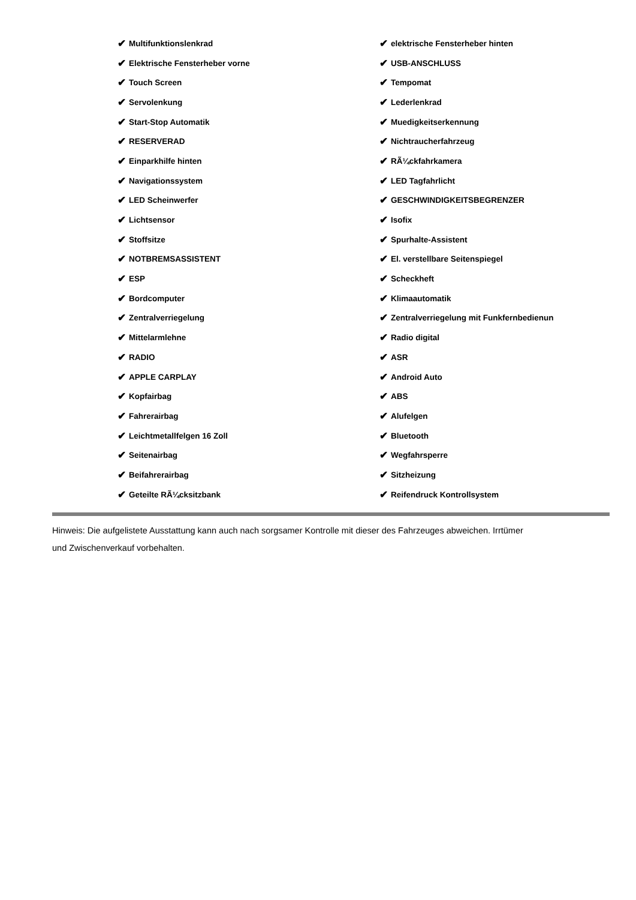✔ Multifunktionslenkrad
✔ elektrische Fensterheber hinten
✔ Elektrische Fensterheber vorne
✔ USB-ANSCHLUSS
✔ Touch Screen
✔ Tempomat
✔ Servolenkung
✔ Lederlenkrad
✔ Start-Stop Automatik
✔ Muedigkeitserkennung
✔ RESERVERAD
✔ Nichtraucherfahrzeug
✔ Einparkhilfe hinten
✔ RÃ¼ckfahrkamera
✔ Navigationssystem
✔ LED Tagfahrlicht
✔ LED Scheinwerfer
✔ GESCHWINDIGKEITSBEGRENZER
✔ Lichtsensor
✔ Isofix
✔ Stoffsitze
✔ Spurhalte-Assistent
✔ NOTBREMSASSISTENT
✔ El. verstellbare Seitenspiegel
✔ ESP
✔ Scheckheft
✔ Bordcomputer
✔ Klimaautomatik
✔ Zentralverriegelung
✔ Zentralverriegelung mit Funkfernbedienun
✔ Mittelarmlehne
✔ Radio digital
✔ RADIO
✔ ASR
✔ APPLE CARPLAY
✔ Android Auto
✔ Kopfairbag
✔ ABS
✔ Fahrerairbag
✔ Alufelgen
✔ Leichtmetallfelgen 16 Zoll
✔ Bluetooth
✔ Seitenairbag
✔ Wegfahrsperre
✔ Beifahrerairbag
✔ Sitzheizung
✔ Geteilte RÃ¼cksitzbank
✔ Reifendruck Kontrollsystem
Hinweis: Die aufgelistete Ausstattung kann auch nach sorgsamer Kontrolle mit dieser des Fahrzeuges abweichen. Irrtümer und Zwischenverkauf vorbehalten.